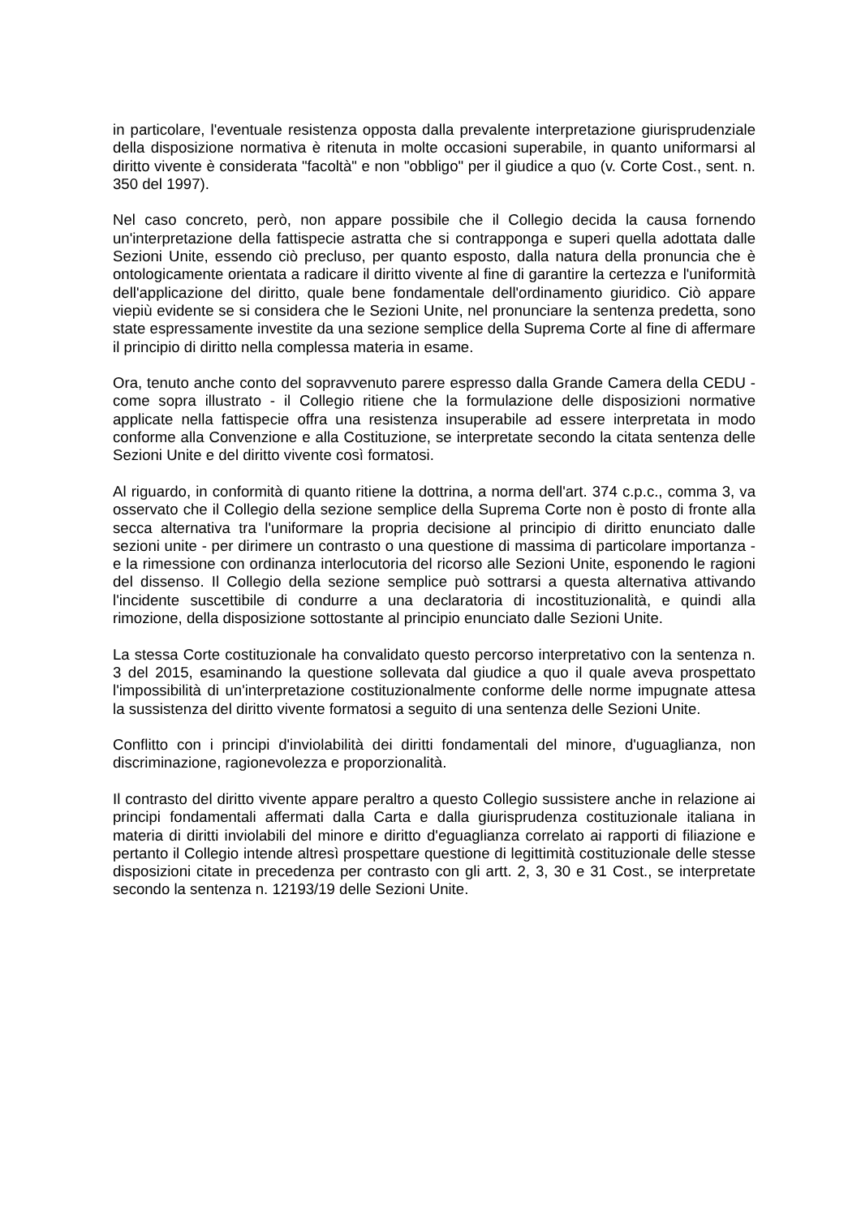in particolare, l'eventuale resistenza opposta dalla prevalente interpretazione giurisprudenziale della disposizione normativa è ritenuta in molte occasioni superabile, in quanto uniformarsi al diritto vivente è considerata "facoltà" e non "obbligo" per il giudice a quo (v. Corte Cost., sent. n. 350 del 1997).
Nel caso concreto, però, non appare possibile che il Collegio decida la causa fornendo un'interpretazione della fattispecie astratta che si contrapponga e superi quella adottata dalle Sezioni Unite, essendo ciò precluso, per quanto esposto, dalla natura della pronuncia che è ontologicamente orientata a radicare il diritto vivente al fine di garantire la certezza e l'uniformità dell'applicazione del diritto, quale bene fondamentale dell'ordinamento giuridico. Ciò appare viepiù evidente se si considera che le Sezioni Unite, nel pronunciare la sentenza predetta, sono state espressamente investite da una sezione semplice della Suprema Corte al fine di affermare il principio di diritto nella complessa materia in esame.
Ora, tenuto anche conto del sopravvenuto parere espresso dalla Grande Camera della CEDU - come sopra illustrato - il Collegio ritiene che la formulazione delle disposizioni normative applicate nella fattispecie offra una resistenza insuperabile ad essere interpretata in modo conforme alla Convenzione e alla Costituzione, se interpretate secondo la citata sentenza delle Sezioni Unite e del diritto vivente così formatosi.
Al riguardo, in conformità di quanto ritiene la dottrina, a norma dell'art. 374 c.p.c., comma 3, va osservato che il Collegio della sezione semplice della Suprema Corte non è posto di fronte alla secca alternativa tra l'uniformare la propria decisione al principio di diritto enunciato dalle sezioni unite - per dirimere un contrasto o una questione di massima di particolare importanza - e la rimessione con ordinanza interlocutoria del ricorso alle Sezioni Unite, esponendo le ragioni del dissenso. Il Collegio della sezione semplice può sottrarsi a questa alternativa attivando l'incidente suscettibile di condurre a una declaratoria di incostituzionalità, e quindi alla rimozione, della disposizione sottostante al principio enunciato dalle Sezioni Unite.
La stessa Corte costituzionale ha convalidato questo percorso interpretativo con la sentenza n. 3 del 2015, esaminando la questione sollevata dal giudice a quo il quale aveva prospettato l'impossibilità di un'interpretazione costituzionalmente conforme delle norme impugnate attesa la sussistenza del diritto vivente formatosi a seguito di una sentenza delle Sezioni Unite.
Conflitto con i principi d'inviolabilità dei diritti fondamentali del minore, d'uguaglianza, non discriminazione, ragionevolezza e proporzionalità.
Il contrasto del diritto vivente appare peraltro a questo Collegio sussistere anche in relazione ai principi fondamentali affermati dalla Carta e dalla giurisprudenza costituzionale italiana in materia di diritti inviolabili del minore e diritto d'eguaglianza correlato ai rapporti di filiazione e pertanto il Collegio intende altresì prospettare questione di legittimità costituzionale delle stesse disposizioni citate in precedenza per contrasto con gli artt. 2, 3, 30 e 31 Cost., se interpretate secondo la sentenza n. 12193/19 delle Sezioni Unite.